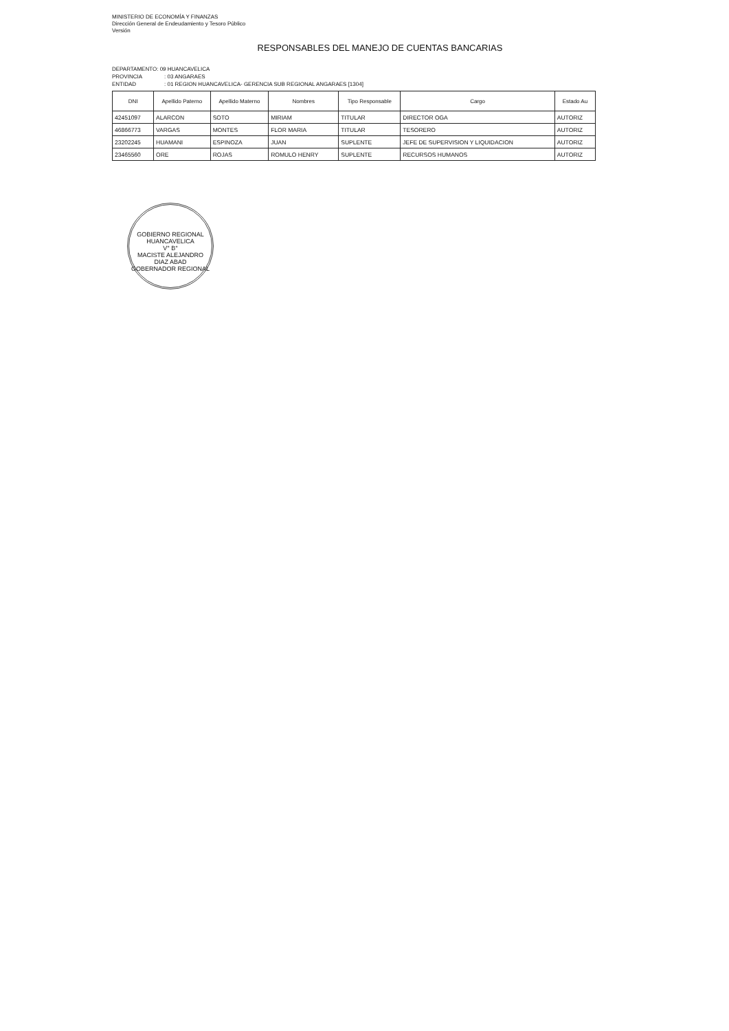MINISTERIO DE ECONOMÍA Y FINANZAS
Dirección General de Endeudamiento y Tesoro Público
Versión
RESPONSABLES DEL MANEJO DE CUENTAS BANCARIAS
DEPARTAMENTO: 09 HUANCAVELICA
PROVINCIA: 03 ANGARAES
ENTIDAD: 01 REGION HUANCAVELICA- GERENCIA SUB REGIONAL ANGARAES [1304]
| DNI | Apellido Paterno | Apellido Materno | Nombres | Tipo Responsable | Cargo | Estado Au |
| --- | --- | --- | --- | --- | --- | --- |
| 42451097 | ALARCON | SOTO | MIRIAM | TITULAR | DIRECTOR OGA | AUTORIZ |
| 46866773 | VARGAS | MONTES | FLOR MARIA | TITULAR | TESORERO | AUTORIZ |
| 23202245 | HUAMANI | ESPINOZA | JUAN | SUPLENTE | JEFE DE SUPERVISION Y LIQUIDACION | AUTORIZ |
| 23465560 | ORE | ROJAS | ROMULO HENRY | SUPLENTE | RECURSOS HUMANOS | AUTORIZ |
GOBIERNO REGIONAL HUANCAVELICA
V° B°
MACISTE ALEJANDRO
DIAZ ABAD
GOBERNADOR REGIONAL